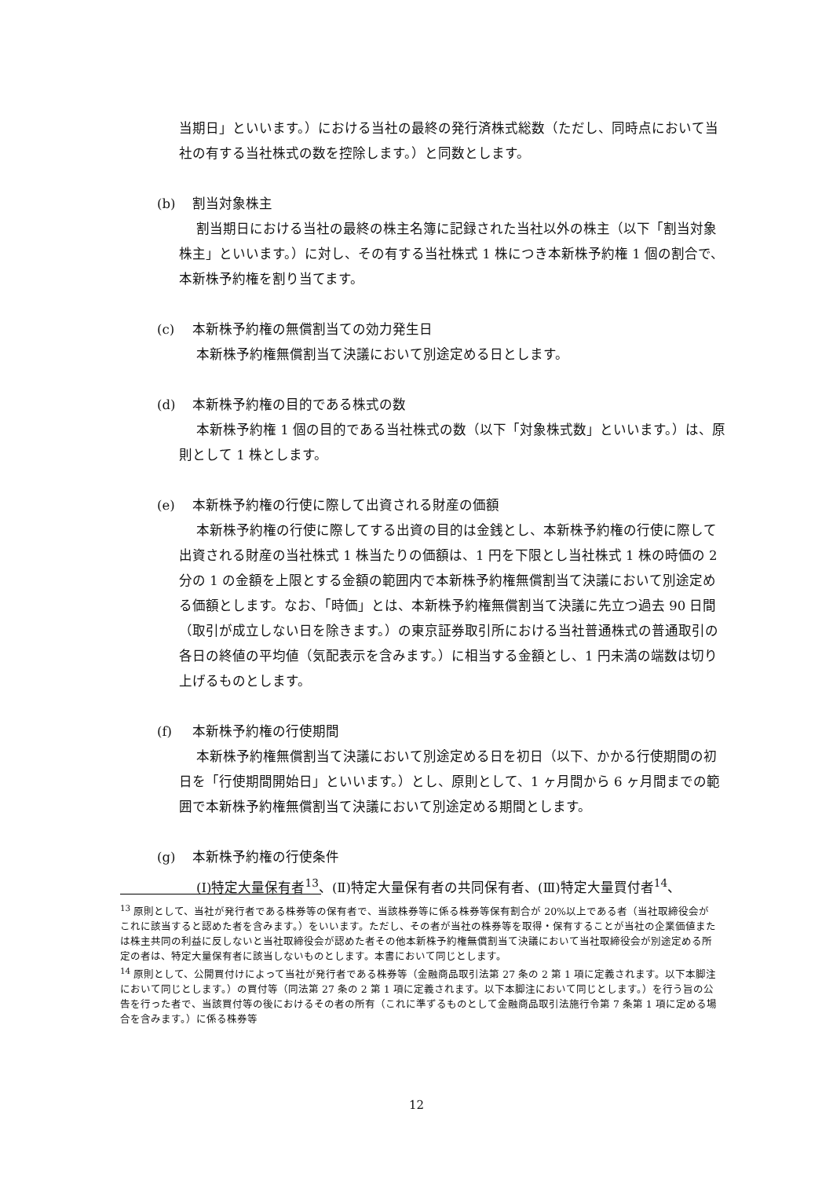当期日」といいます。）における当社の最終の発行済株式総数（ただし、同時点において当社の有する当社株式の数を控除します。）と同数とします。
(b) 割当対象株主
割当期日における当社の最終の株主名簿に記録された当社以外の株主（以下「割当対象株主」といいます。）に対し、その有する当社株式 1 株につき本新株予約権 1 個の割合で、本新株予約権を割り当てます。
(c) 本新株予約権の無償割当ての効力発生日
本新株予約権無償割当て決議において別途定める日とします。
(d) 本新株予約権の目的である株式の数
本新株予約権 1 個の目的である当社株式の数（以下「対象株式数」といいます。）は、原則として 1 株とします。
(e) 本新株予約権の行使に際して出資される財産の価額
本新株予約権の行使に際してする出資の目的は金銭とし、本新株予約権の行使に際して出資される財産の当社株式 1 株当たりの価額は、1 円を下限とし当社株式 1 株の時価の 2 分の 1 の金額を上限とする金額の範囲内で本新株予約権無償割当て決議において別途定める価額とします。なお、「時価」とは、本新株予約権無償割当て決議に先立つ過去 90 日間（取引が成立しない日を除きます。）の東京証券取引所における当社普通株式の普通取引の各日の終値の平均値（気配表示を含みます。）に相当する金額とし、1 円未満の端数は切り上げるものとします。
(f) 本新株予約権の行使期間
本新株予約権無償割当て決議において別途定める日を初日（以下、かかる行使期間の初日を「行使期間開始日」といいます。）とし、原則として、1 ヶ月間から 6 ヶ月間までの範囲で本新株予約権無償割当て決議において別途定める期間とします。
(g) 本新株予約権の行使条件
(Ⅰ)特定大量保有者<sup>13</sup>、(Ⅱ)特定大量保有者の共同保有者、(Ⅲ)特定大量買付者<sup>14</sup>、
<sup>13</sup> 原則として、当社が発行者である株券等の保有者で、当該株券等に係る株券等保有割合が 20%以上である者（当社取締役会がこれに該当すると認めた者を含みます。）をいいます。ただし、その者が当社の株券等を取得・保有することが当社の企業価値または株主共同の利益に反しないと当社取締役会が認めた者その他本新株予約権無償割当て決議において当社取締役会が別途定める所定の者は、特定大量保有者に該当しないものとします。本書において同じとします。
<sup>14</sup> 原則として、公開買付けによって当社が発行者である株券等（金融商品取引法第 27 条の 2 第 1 項に定義されます。以下本脚注において同じとします。）の買付等（同法第 27 条の 2 第 1 項に定義されます。以下本脚注において同じとします。）を行う旨の公告を行った者で、当該買付等の後におけるその者の所有（これに準ずるものとして金融商品取引法施行令第 7 条第 1 項に定める場合を含みます。）に係る株券等
12